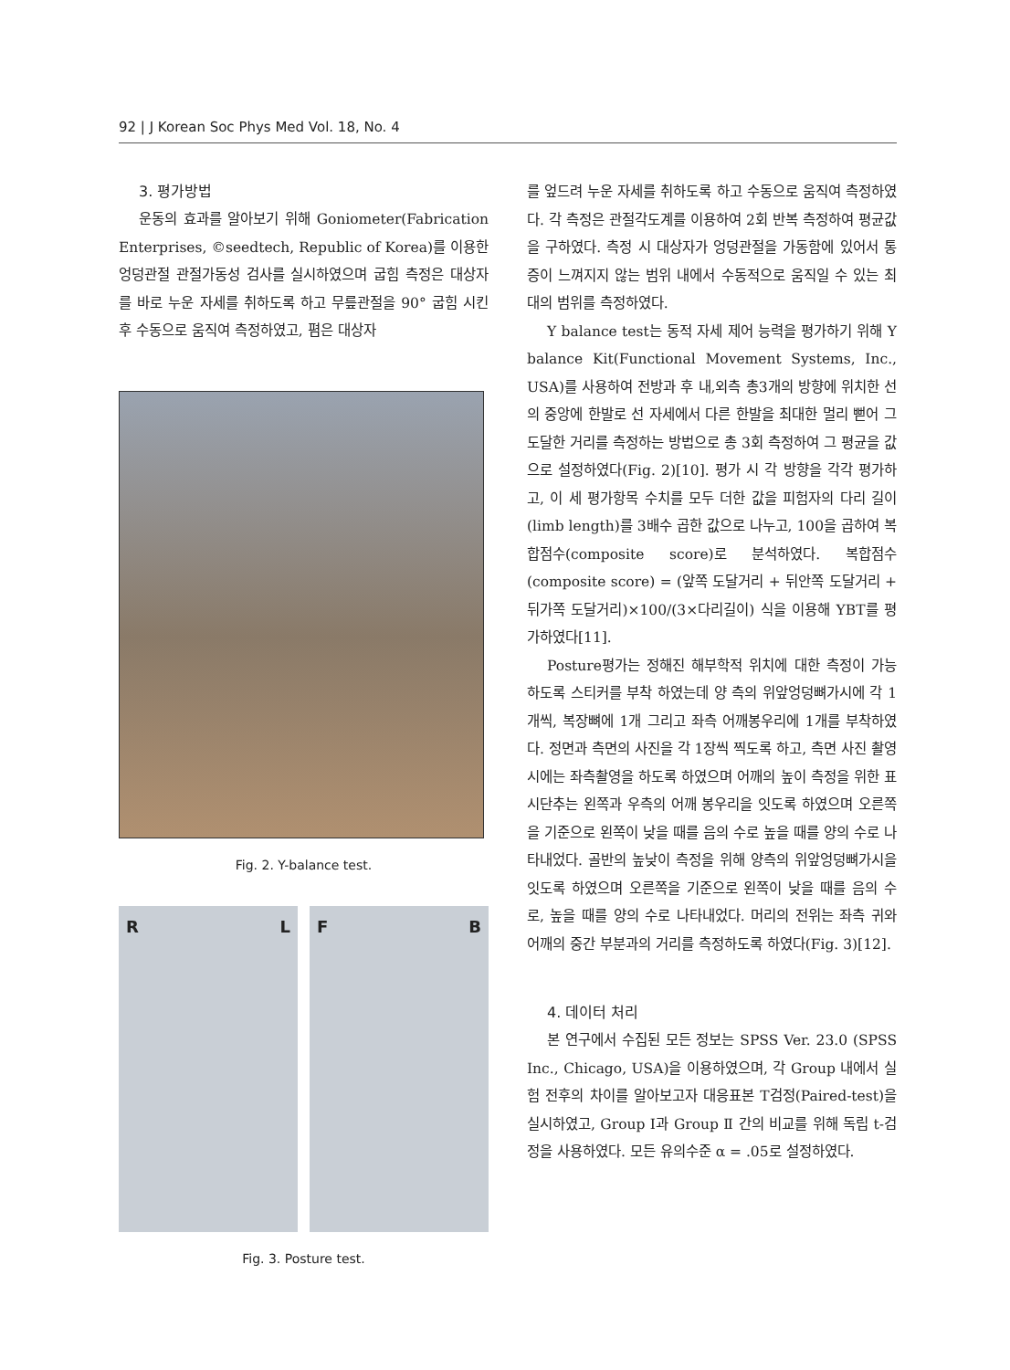92 | J Korean Soc Phys Med Vol. 18, No. 4
3. 평가방법
운동의 효과를 알아보기 위해 Goniometer(Fabrication Enterprises, ©seedtech, Republic of Korea)를 이용한 엉덩관절 관절가동성 검사를 실시하였으며 굽힘 측정은 대상자를 바로 누운 자세를 취하도록 하고 무릎관절을 90° 굽힘 시킨 후 수동으로 움직여 측정하였고, 폄은 대상자
Fig. 2. Y-balance test.
R L
F B
Fig. 3. Posture test.
를 엎드려 누운 자세를 취하도록 하고 수동으로 움직여 측정하였다. 각 측정은 관절각도계를 이용하여 2회 반복 측정하여 평균값을 구하였다. 측정 시 대상자가 엉덩관절을 가동함에 있어서 통증이 느껴지지 않는 범위 내에서 수동적으로 움직일 수 있는 최대의 범위를 측정하였다.
Y balance test는 동적 자세 제어 능력을 평가하기 위해 Y balance Kit(Functional Movement Systems, Inc., USA)를 사용하여 전방과 후 내,외측 총3개의 방향에 위치한 선의 중앙에 한발로 선 자세에서 다른 한발을 최대한 멀리 뻗어 그 도달한 거리를 측정하는 방법으로 총 3회 측정하여 그 평균을 값으로 설정하였다(Fig. 2)[10]. 평가 시 각 방향을 각각 평가하고, 이 세 평가항목 수치를 모두 더한 값을 피험자의 다리 길이(limb length)를 3배수 곱한 값으로 나누고, 100을 곱하여 복합점수(composite score)로 분석하였다. 복합점수(composite score) = (앞쪽 도달거리 + 뒤안쪽 도달거리 + 뒤가쪽 도달거리)×100/(3×다리길이) 식을 이용해 YBT를 평가하였다[11].
Posture평가는 정해진 해부학적 위치에 대한 측정이 가능하도록 스티커를 부착 하였는데 양 측의 위앞엉덩뼈가시에 각 1개씩, 복장뼈에 1개 그리고 좌측 어깨봉우리에 1개를 부착하였다. 정면과 측면의 사진을 각 1장씩 찍도록 하고, 측면 사진 촬영 시에는 좌측촬영을 하도록 하였으며 어깨의 높이 측정을 위한 표시단추는 왼쪽과 우측의 어깨 봉우리을 잇도록 하였으며 오른쪽을 기준으로 왼쪽이 낮을 때를 음의 수로 높을 때를 양의 수로 나타내었다. 골반의 높낮이 측정을 위해 양측의 위앞엉덩뼈가시을 잇도록 하였으며 오른쪽을 기준으로 왼쪽이 낮을 때를 음의 수로, 높을 때를 양의 수로 나타내었다. 머리의 전위는 좌측 귀와 어깨의 중간 부분과의 거리를 측정하도록 하였다(Fig. 3)[12].
4. 데이터 처리
본 연구에서 수집된 모든 정보는 SPSS Ver. 23.0 (SPSS Inc., Chicago, USA)을 이용하였으며, 각 Group 내에서 실험 전후의 차이를 알아보고자 대응표본 T검정(Paired-test)을 실시하였고, Group Ⅰ과 Group Ⅱ 간의 비교를 위해 독립 t-검정을 사용하였다. 모든 유의수준 α = .05로 설정하였다.